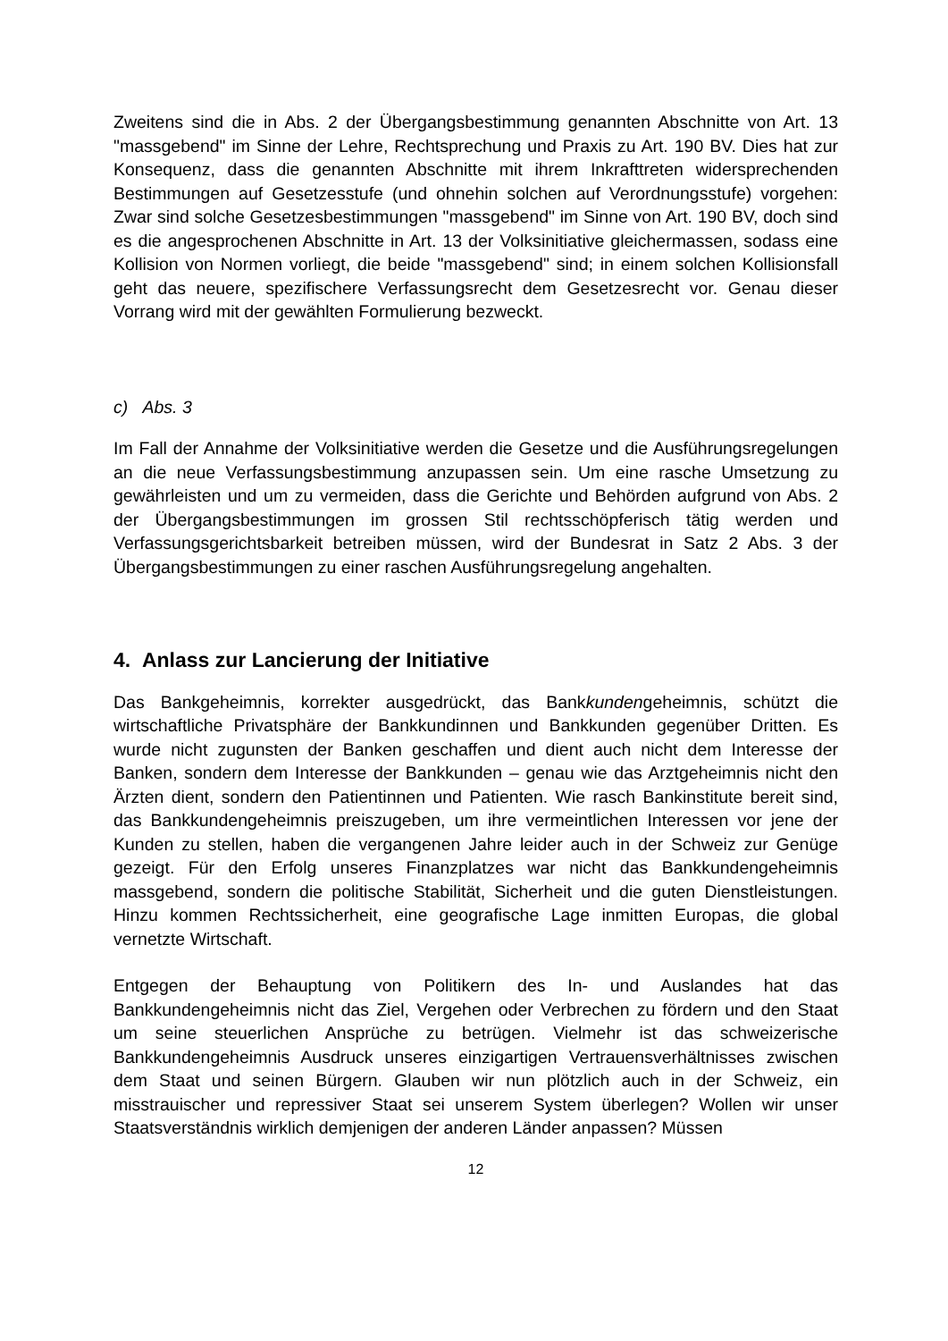Zweitens sind die in Abs. 2 der Übergangsbestimmung genannten Abschnitte von Art. 13 "massgebend" im Sinne der Lehre, Rechtsprechung und Praxis zu Art. 190 BV. Dies hat zur Konsequenz, dass die genannten Abschnitte mit ihrem Inkrafttreten widersprechenden Bestimmungen auf Gesetzesstufe (und ohnehin solchen auf Verordnungsstufe) vorgehen: Zwar sind solche Gesetzesbestimmungen "massgebend" im Sinne von Art. 190 BV, doch sind es die angesprochenen Abschnitte in Art. 13 der Volksinitiative gleichermassen, sodass eine Kollision von Normen vorliegt, die beide "massgebend" sind; in einem solchen Kollisionsfall geht das neuere, spezifischere Verfassungsrecht dem Gesetzesrecht vor. Genau dieser Vorrang wird mit der gewählten Formulierung bezweckt.
c) Abs. 3
Im Fall der Annahme der Volksinitiative werden die Gesetze und die Ausführungsregelungen an die neue Verfassungsbestimmung anzupassen sein. Um eine rasche Umsetzung zu gewährleisten und um zu vermeiden, dass die Gerichte und Behörden aufgrund von Abs. 2 der Übergangsbestimmungen im grossen Stil rechtsschöpferisch tätig werden und Verfassungsgerichtsbarkeit betreiben müssen, wird der Bundesrat in Satz 2 Abs. 3 der Übergangsbestimmungen zu einer raschen Ausführungsregelung angehalten.
4. Anlass zur Lancierung der Initiative
Das Bankgeheimnis, korrekter ausgedrückt, das Bankkundengeheimnis, schützt die wirtschaftliche Privatsphäre der Bankkundinnen und Bankkunden gegenüber Dritten. Es wurde nicht zugunsten der Banken geschaffen und dient auch nicht dem Interesse der Banken, sondern dem Interesse der Bankkunden – genau wie das Arztgeheimnis nicht den Ärzten dient, sondern den Patientinnen und Patienten. Wie rasch Bankinstitute bereit sind, das Bankkundengeheimnis preiszugeben, um ihre vermeintlichen Interessen vor jene der Kunden zu stellen, haben die vergangenen Jahre leider auch in der Schweiz zur Genüge gezeigt. Für den Erfolg unseres Finanzplatzes war nicht das Bankkundengeheimnis massgebend, sondern die politische Stabilität, Sicherheit und die guten Dienstleistungen. Hinzu kommen Rechtssicherheit, eine geografische Lage inmitten Europas, die global vernetzte Wirtschaft.
Entgegen der Behauptung von Politikern des In- und Auslandes hat das Bankkundengeheimnis nicht das Ziel, Vergehen oder Verbrechen zu fördern und den Staat um seine steuerlichen Ansprüche zu betrügen. Vielmehr ist das schweizerische Bankkundengeheimnis Ausdruck unseres einzigartigen Vertrauensverhältnisses zwischen dem Staat und seinen Bürgern. Glauben wir nun plötzlich auch in der Schweiz, ein misstrauischer und repressiver Staat sei unserem System überlegen? Wollen wir unser Staatsverständnis wirklich demjenigen der anderen Länder anpassen? Müssen
12